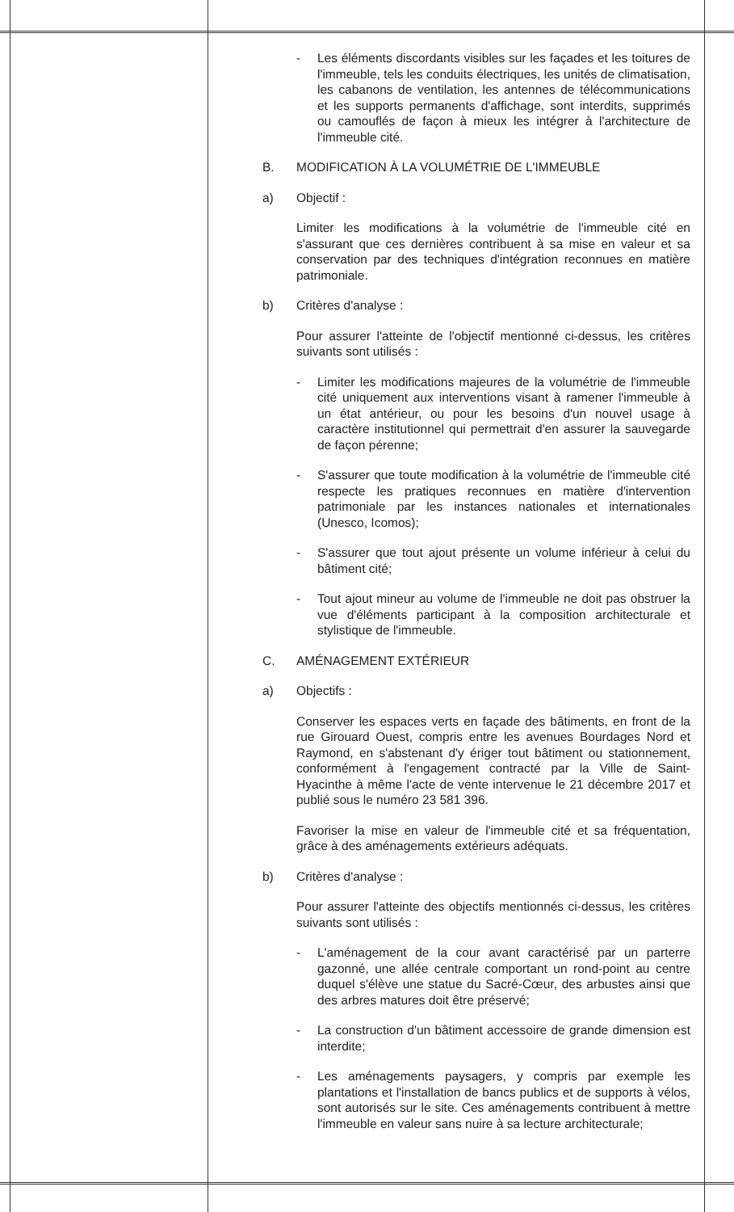- Les éléments discordants visibles sur les façades et les toitures de l'immeuble, tels les conduits électriques, les unités de climatisation, les cabanons de ventilation, les antennes de télécommunications et les supports permanents d'affichage, sont interdits, supprimés ou camouflés de façon à mieux les intégrer à l'architecture de l'immeuble cité.
B. MODIFICATION À LA VOLUMÉTRIE DE L'IMMEUBLE
a) Objectif :
Limiter les modifications à la volumétrie de l'immeuble cité en s'assurant que ces dernières contribuent à sa mise en valeur et sa conservation par des techniques d'intégration reconnues en matière patrimoniale.
b) Critères d'analyse :
Pour assurer l'atteinte de l'objectif mentionné ci-dessus, les critères suivants sont utilisés :
- Limiter les modifications majeures de la volumétrie de l'immeuble cité uniquement aux interventions visant à ramener l'immeuble à un état antérieur, ou pour les besoins d'un nouvel usage à caractère institutionnel qui permettrait d'en assurer la sauvegarde de façon pérenne;
- S'assurer que toute modification à la volumétrie de l'immeuble cité respecte les pratiques reconnues en matière d'intervention patrimoniale par les instances nationales et internationales (Unesco, Icomos);
- S'assurer que tout ajout présente un volume inférieur à celui du bâtiment cité;
- Tout ajout mineur au volume de l'immeuble ne doit pas obstruer la vue d'éléments participant à la composition architecturale et stylistique de l'immeuble.
C. AMÉNAGEMENT EXTÉRIEUR
a) Objectifs :
Conserver les espaces verts en façade des bâtiments, en front de la rue Girouard Ouest, compris entre les avenues Bourdages Nord et Raymond, en s'abstenant d'y ériger tout bâtiment ou stationnement, conformément à l'engagement contracté par la Ville de Saint-Hyacinthe à même l'acte de vente intervenue le 21 décembre 2017 et publié sous le numéro 23 581 396.
Favoriser la mise en valeur de l'immeuble cité et sa fréquentation, grâce à des aménagements extérieurs adéquats.
b) Critères d'analyse :
Pour assurer l'atteinte des objectifs mentionnés ci-dessus, les critères suivants sont utilisés :
- L'aménagement de la cour avant caractérisé par un parterre gazonné, une allée centrale comportant un rond-point au centre duquel s'élève une statue du Sacré-Cœur, des arbustes ainsi que des arbres matures doit être préservé;
- La construction d'un bâtiment accessoire de grande dimension est interdite;
- Les aménagements paysagers, y compris par exemple les plantations et l'installation de bancs publics et de supports à vélos, sont autorisés sur le site. Ces aménagements contribuent à mettre l'immeuble en valeur sans nuire à sa lecture architecturale;